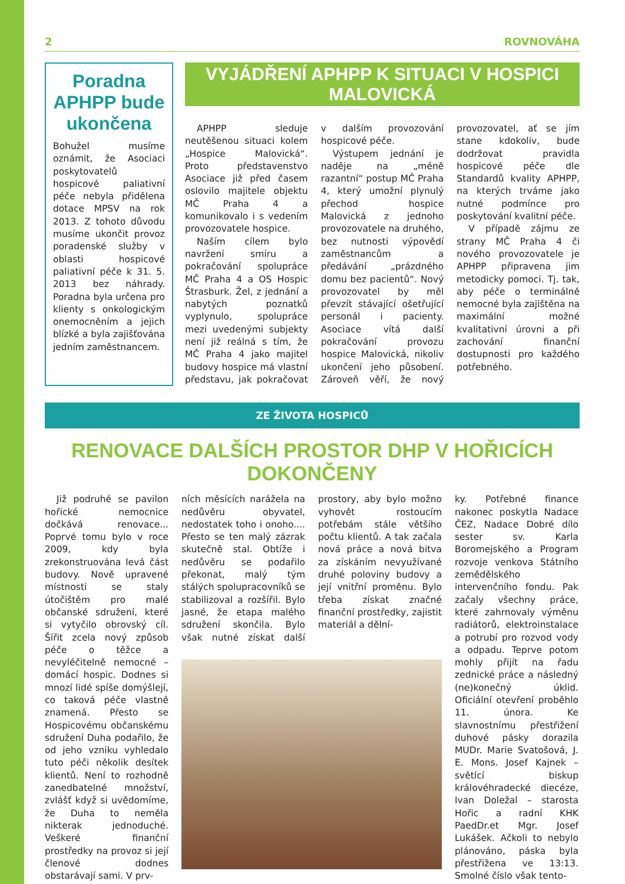2 ROVNOVÁHA
Poradna APHPP bude ukončena
Bohužel musíme oznámit, že Asociaci poskytovatelů hospicové paliativní péče nebyla přidělena dotace MPSV na rok 2013. Z tohoto důvodu musíme ukončit provoz poradenské služby v oblasti hospicové paliativní péče k 31. 5. 2013 bez náhrady. Poradna byla určena pro klienty s onkologickým onemocněním a jejich blízké a byla zajišťována jedním zaměstnancem.
VYJÁDŘENÍ APHPP K SITUACI V HOSPICI MALOVICKÁ
APHPP sleduje neutěšenou situaci kolem „Hospice Malovická“. Proto představenstvo Asociace již před časem oslovilo majitele objektu MČ Praha 4 a komunikovalo i s vedením provozovatele hospice.
Naším cílem bylo navržení smíru a pokračování spolupráce MČ Praha 4 a OS Hospic Štrasburk. Žel, z jednání a nabytých poznatků vyplynulo, spolupráce mezi uvedenými subjekty není již reálná s tím, že MČ Praha 4 jako majitel budovy hospice má vlastní představu, jak pokračovat v dalším provozování hospicové péče.
Výstupem jednání je naděje na „méně razantní“ postup MČ Praha 4, který umožní plynulý přechod hospice Malovická z jednoho provozovatele na druhého, bez nutnosti výpovědí zaměstnancům a předávání „prázdného domu bez pacientů“. Nový provozovatel by měl převzít stávající ošetřující personál i pacienty. Asociace vítá další pokračování provozu hospice Malovická, nikoliv ukončení jeho působení. Zároveň věří, že nový provozovatel, ať se jím stane kdokoliv, bude dodržovat pravidla hospicové péče dle Standardů kvality APHPP, na kterých trváme jako nutné podmínce pro poskytování kvalitní péče.
V případě zájmu ze strany MČ Praha 4 či nového provozovatele je APHPP připravena jim metodicky pomoci. Tj. tak, aby péče o terminálně nemocné byla zajištěna na maximální možné kvalitativní úrovni a při zachování finanční dostupnosti pro každého potřebného.
ZE ŽIVOTA HOSPICŮ
RENOVACE DALŠÍCH PROSTOR DHP V HOŘICÍCH DOKONČENY
Již podruhé se pavilon hořické nemocnice dočkává renovace... Poprvé tomu bylo v roce 2009, kdy byla zrekonstruována levá část budovy. Nově upravené místnosti se staly útočištěm pro malé občanské sdružení, které si vytyčilo obrovský cíl. Šířit zcela nový způsob péče o těžce a nevyléčitelně nemocné – domácí hospic. Dodnes si mnozí lidé spíše domýšlejí, co taková péče vlastně znamená. Přesto se Hospicovému občanskému sdružení Duha podařilo, že od jeho vzniku vyhledalo tuto péči několik desítek klientů. Není to rozhodně zanedbatelné množství, zvlášť když si uvědomíme, že Duha to neměla nikterak jednoduché. Veškeré finanční prostředky na provoz si její členové dodnes obstarávají sami. V prv-
ních měsících narážela na nedůvěru obyvatel, nedostatek toho i onoho.... Přesto se ten malý zázrak skutečně stal. Obtíže i nedůvěru se podařilo překonat, malý tým stálých spolupracovníků se stabilizoval a rozšířil. Bylo jasné, že etapa malého sdružení skončila. Bylo však nutné získat další prostory, aby bylo možno vyhovět rostoucím potřebám stále většího počtu klientů. A tak začala nová práce a nová bitva za získáním nevyužívané druhé poloviny budovy a její vnitřní proměnu. Bylo třeba získat značné finanční prostředky, zajistit materiál a dělní-
ky. Potřebné finance nakonec poskytla Nadace ČEZ, Nadace Dobré dílo sester sv. Karla Boromejského a Program rozvoje venkova Státního zemědělského intervenčního fondu. Pak začaly všechny práce, které zahrnovaly výměnu radiátorů, elektroinstalace a potrubí pro rozvod vody a odpadu. Teprve potom mohly přijít na řadu zednické práce a následný (ne)konečný úklid. Oficiální otevření proběhlo 11. února. Ke slavnostnímu přestřižení duhové pásky dorazila MUDr. Marie Svatošová, J. E. Mons. Josef Kajnek – světící biskup královéhradecké diecéze, Ivan Doležal – starosta Hořic a radní KHK PaedDr.et Mgr. Josef Lukášek. Ačkoli to nebylo plánováno, páska byla přestřižena ve 13:13. Smolné číslo však tento-